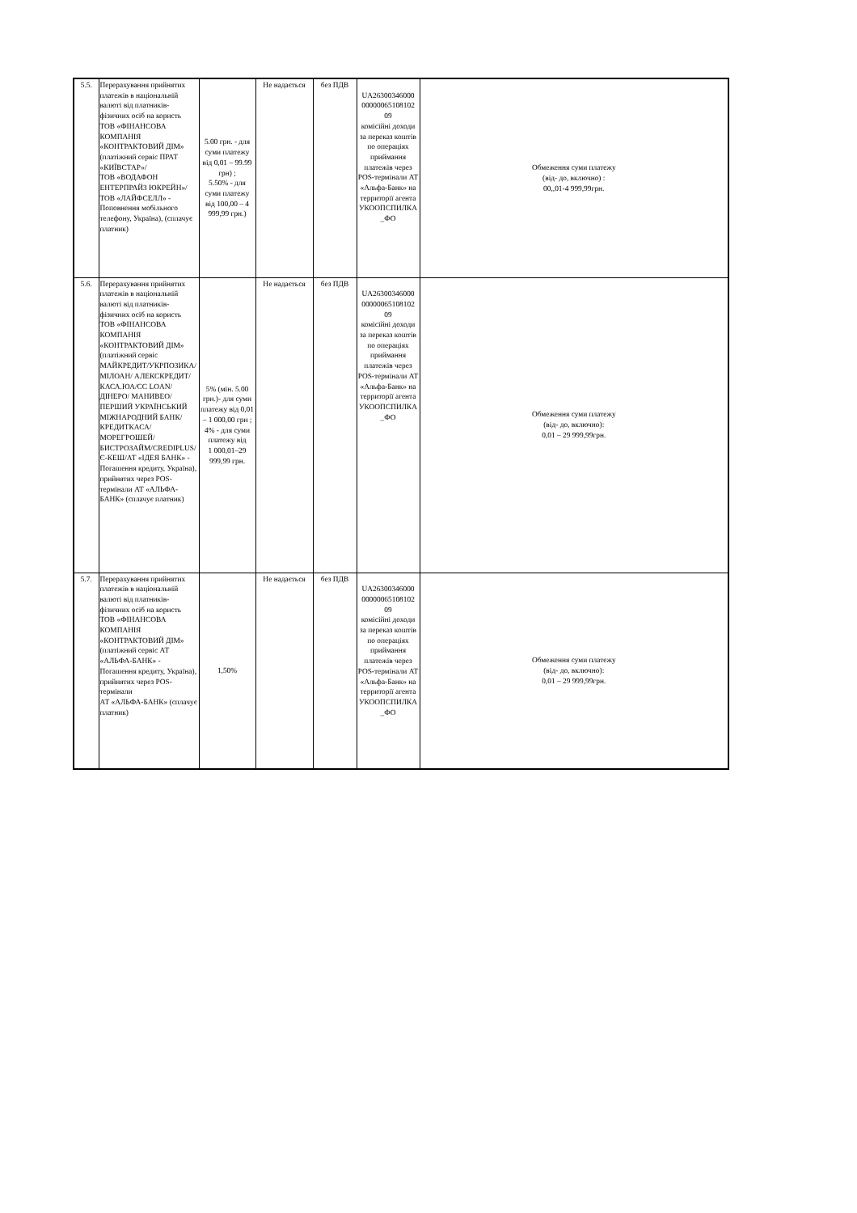| 5.5. | Перерахування прийнятих платежів в національній валюті від платників-фізичних осіб на користь ТОВ «ФІНАНСОВА КОМПАНІЯ «КОНТРАКТОВИЙ ДІМ» (платіжний сервіс ПРАТ «КИЇВСТАР»/ ТОВ «ВОДАФОН ЕНТЕРПРАЙЗ ЮКРЕЙН»/ ТОВ «ЛАЙФСЕЛЛ» - Поповнення мобільного телефону, Україна), (сплачує платник) | 5.00 грн. - для суми платежу від 0,01 – 99.99 грн) ; 5.50% - для суми платежу від 100,00 – 4 999,99 грн.) | Не надається | без ПДВ | UA26300346000 00000065108102 09 комісійні доходи за переказ коштів по операціях приймання платежів через POS-термінали АТ «Альфа-Банк» на территорії агента УКООПСПИЛКА _ФО | Обмеження суми платежу (від- до, включно) : 00,,01-4 999,99грн. |
| 5.6. | Перерахування прийнятих платежів в національній валюті від платників-фізичних осіб на користь ТОВ «ФІНАНСОВА КОМПАНІЯ «КОНТРАКТОВИЙ ДІМ» (платіжний сервіс МАЙКРЕДИТ/УКРПОЗИКА/МІЛОАН/ АЛЕКСКРЕДИТ/КАСА.ЮА/CC LOAN/ДІНЕРО/ МАНИВЕО/ПЕРШИЙ УКРАЇНСЬКИЙ МІЖНАРОДНИЙ БАНК/КРЕДИТКАСА/ МОРЕГРОШЕЙ/БИСТРОЗАЙМ/CREDIPLUS/ Є-КЕШ/АТ «ІДЕЯ БАНК» - Погашення кредиту, Україна), прийнятих через POS-термінали АТ «АЛЬФА-БАНК» (сплачує платник) | 5% (мін. 5.00 грн.)- для суми платежу від 0,01 – 1 000,00 грн ; 4% - для суми платежу від 1 000,01–29 999,99 грн. | Не надається | без ПДВ | UA26300346000 00000065108102 09 комісійні доходи за переказ коштів по операціях приймання платежів через POS-термінали АТ «Альфа-Банк» на территорії агента УКООПСПИЛКА _ФО | Обмеження суми платежу (від- до, включно): 0,01 – 29 999,99грн. |
| 5.7. | Перерахування прийнятих платежів в національній валюті від платників-фізичних осіб на користь ТОВ «ФІНАНСОВА КОМПАНІЯ «КОНТРАКТОВИЙ ДІМ» (платіжний сервіс АТ «АЛЬФА-БАНК» - Погашення кредиту, Україна), прийнятих через POS-термінали АТ «АЛЬФА-БАНК» (сплачує платник) | 1,50% | Не надається | без ПДВ | UA26300346000 00000065108102 09 комісійні доходи за переказ коштів по операціях приймання платежів через POS-термінали АТ «Альфа-Банк» на территорії агента УКООПСПИЛКА _ФО | Обмеження суми платежу (від- до, включно): 0,01 – 29 999,99грн. |